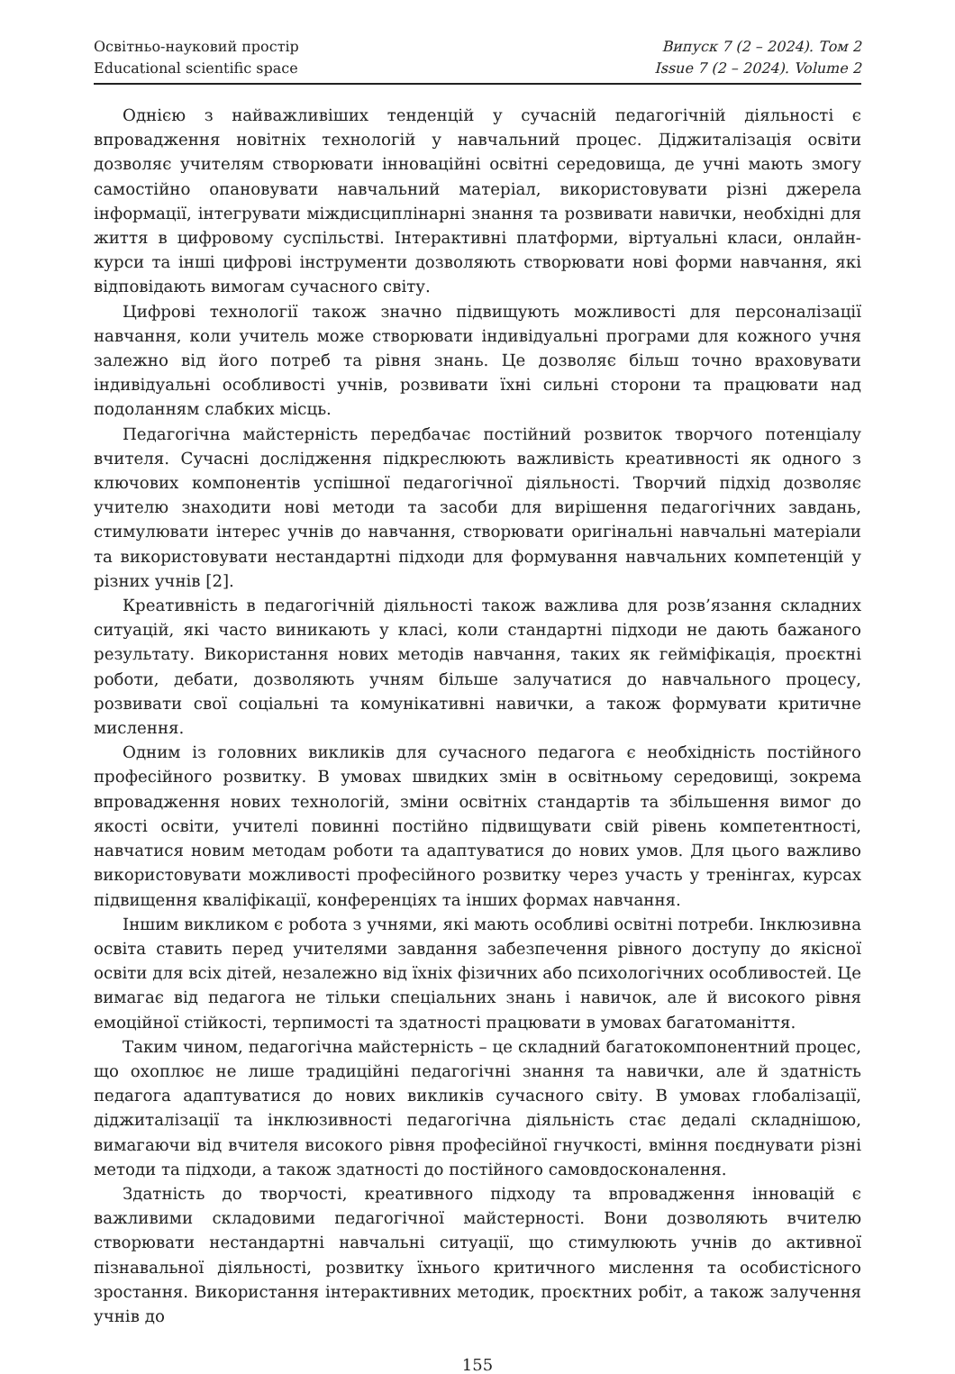Освітньо-науковий простір
Educational scientific space
Випуск 7 (2 – 2024). Том 2
Issue 7 (2 – 2024). Volume 2
Однією з найважливіших тенденцій у сучасній педагогічній діяльності є впровадження новітніх технологій у навчальний процес. Діджиталізація освіти дозволяє учителям створювати інноваційні освітні середовища, де учні мають змогу самостійно опановувати навчальний матеріал, використовувати різні джерела інформації, інтегрувати міждисциплінарні знання та розвивати навички, необхідні для життя в цифровому суспільстві. Інтерактивні платформи, віртуальні класи, онлайн-курси та інші цифрові інструменти дозволяють створювати нові форми навчання, які відповідають вимогам сучасного світу.
Цифрові технології також значно підвищують можливості для персоналізації навчання, коли учитель може створювати індивідуальні програми для кожного учня залежно від його потреб та рівня знань. Це дозволяє більш точно враховувати індивідуальні особливості учнів, розвивати їхні сильні сторони та працювати над подоланням слабких місць.
Педагогічна майстерність передбачає постійний розвиток творчого потенціалу вчителя. Сучасні дослідження підкреслюють важливість креативності як одного з ключових компонентів успішної педагогічної діяльності. Творчий підхід дозволяє учителю знаходити нові методи та засоби для вирішення педагогічних завдань, стимулювати інтерес учнів до навчання, створювати оригінальні навчальні матеріали та використовувати нестандартні підходи для формування навчальних компетенцій у різних учнів [2].
Креативність в педагогічній діяльності також важлива для розв’язання складних ситуацій, які часто виникають у класі, коли стандартні підходи не дають бажаного результату. Використання нових методів навчання, таких як гейміфікація, проєктні роботи, дебати, дозволяють учням більше залучатися до навчального процесу, розвивати свої соціальні та комунікативні навички, а також формувати критичне мислення.
Одним із головних викликів для сучасного педагога є необхідність постійного професійного розвитку. В умовах швидких змін в освітньому середовищі, зокрема впровадження нових технологій, зміни освітніх стандартів та збільшення вимог до якості освіти, учителі повинні постійно підвищувати свій рівень компетентності, навчатися новим методам роботи та адаптуватися до нових умов. Для цього важливо використовувати можливості професійного розвитку через участь у тренінгах, курсах підвищення кваліфікації, конференціях та інших формах навчання.
Іншим викликом є робота з учнями, які мають особливі освітні потреби. Інклюзивна освіта ставить перед учителями завдання забезпечення рівного доступу до якісної освіти для всіх дітей, незалежно від їхніх фізичних або психологічних особливостей. Це вимагає від педагога не тільки спеціальних знань і навичок, але й високого рівня емоційної стійкості, терпимості та здатності працювати в умовах багатоманіття.
Таким чином, педагогічна майстерність – це складний багатокомпонентний процес, що охоплює не лише традиційні педагогічні знання та навички, але й здатність педагога адаптуватися до нових викликів сучасного світу. В умовах глобалізації, діджиталізації та інклюзивності педагогічна діяльність стає дедалі складнішою, вимагаючи від вчителя високого рівня професійної гнучкості, вміння поєднувати різні методи та підходи, а також здатності до постійного самовдосконалення.
Здатність до творчості, креативного підходу та впровадження інновацій є важливими складовими педагогічної майстерності. Вони дозволяють вчителю створювати нестандартні навчальні ситуації, що стимулюють учнів до активної пізнавальної діяльності, розвитку їхнього критичного мислення та особистісного зростання. Використання інтерактивних методик, проєктних робіт, а також залучення учнів до
155